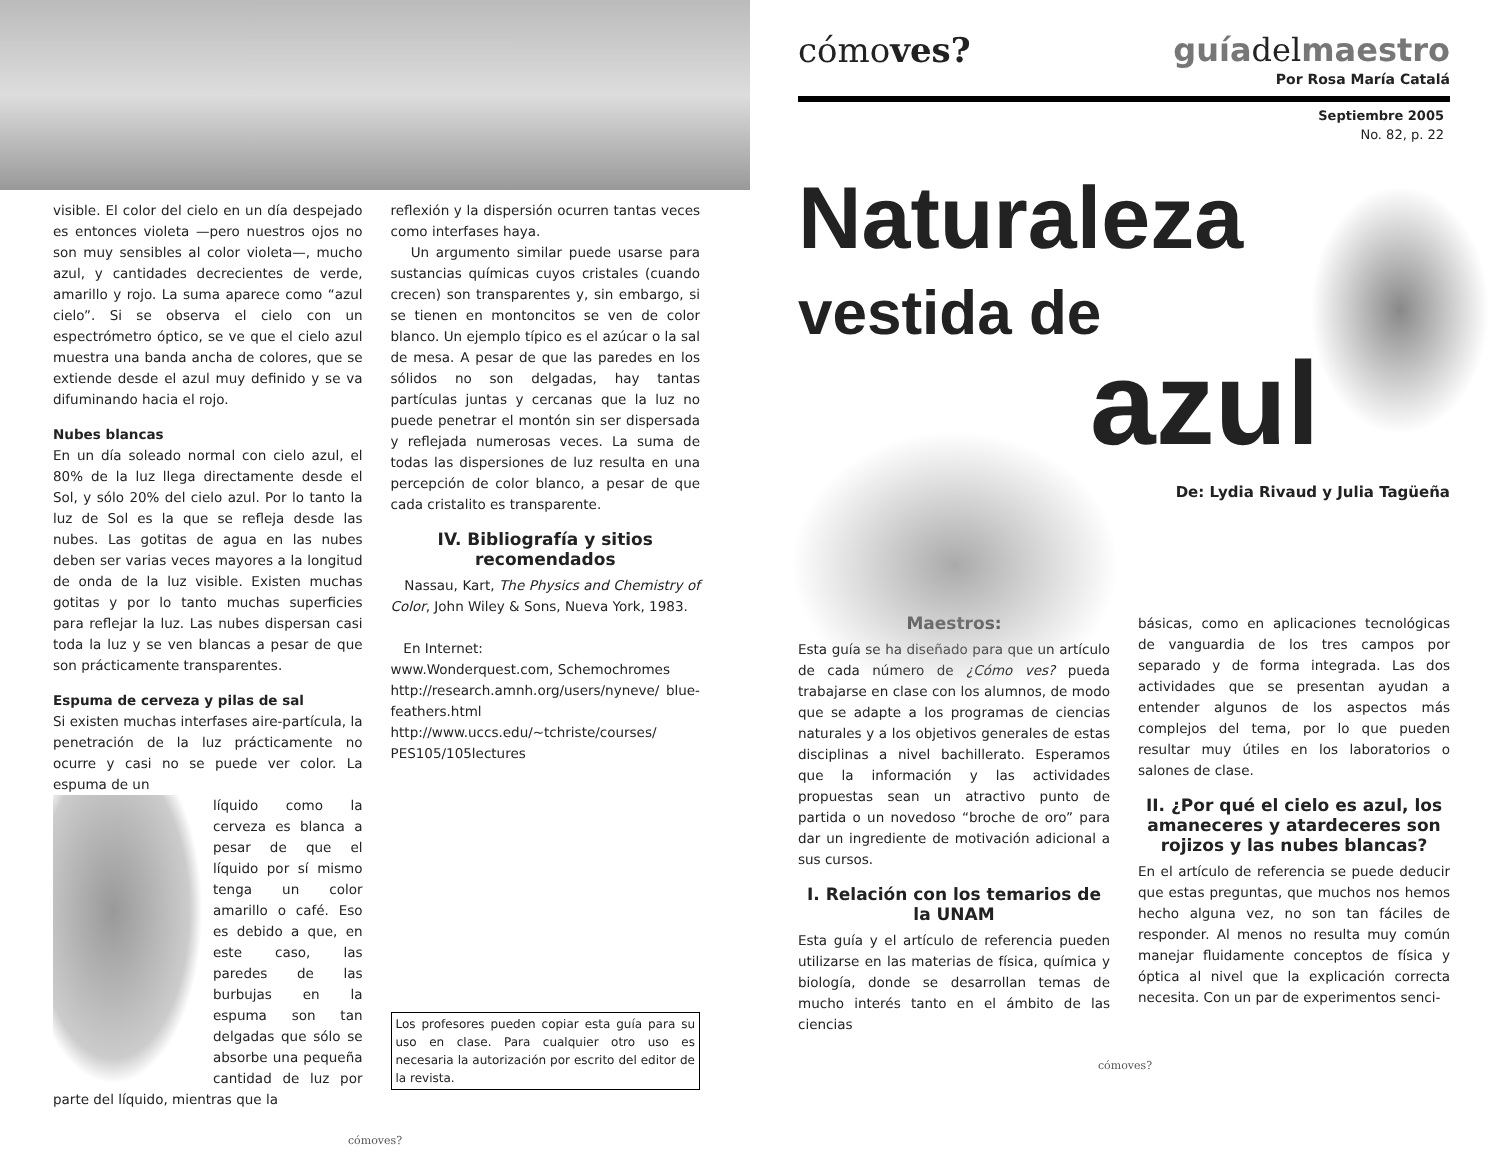visible. El color del cielo en un día despejado es entonces violeta —pero nuestros ojos no son muy sensibles al color violeta—, mucho azul, y cantidades decrecientes de verde, amarillo y rojo. La suma aparece como “azul cielo”. Si se observa el cielo con un espectrómetro óptico, se ve que el cielo azul muestra una banda ancha de colores, que se extiende desde el azul muy definido y se va difuminando hacia el rojo.
Nubes blancas
En un día soleado normal con cielo azul, el 80% de la luz llega directamente desde el Sol, y sólo 20% del cielo azul. Por lo tanto la luz de Sol es la que se refleja desde las nubes. Las gotitas de agua en las nubes deben ser varias veces mayores a la longitud de onda de la luz visible. Existen muchas gotitas y por lo tanto muchas superficies para reflejar la luz. Las nubes dispersan casi toda la luz y se ven blancas a pesar de que son prácticamente transparentes.
Espuma de cerveza y pilas de sal
Si existen muchas interfases aire-partícula, la penetración de la luz prácticamente no ocurre y casi no se puede ver color. La espuma de un
líquido como la cerveza es blanca a pesar de que el líquido por sí mismo tenga un color amarillo o café. Eso es debido a que, en este caso, las paredes de las burbujas en la espuma son tan delgadas que sólo se absorbe una pequeña cantidad de luz por parte del líquido, mientras que la
reflexión y la dispersión ocurren tantas veces como interfases haya.
Un argumento similar puede usarse para sustancias químicas cuyos cristales (cuando crecen) son transparentes y, sin embargo, si se tienen en montoncitos se ven de color blanco. Un ejemplo típico es el azúcar o la sal de mesa. A pesar de que las paredes en los sólidos no son delgadas, hay tantas partículas juntas y cercanas que la luz no puede penetrar el montón sin ser dispersada y reflejada numerosas veces. La suma de todas las dispersiones de luz resulta en una percepción de color blanco, a pesar de que cada cristalito es transparente.
IV. Bibliografía y sitios recomendados
Nassau, Kart, The Physics and Chemistry of Color, John Wiley & Sons, Nueva York, 1983.
En Internet:
www.Wonderquest.com, Schemochromes
http://research.amnh.org/users/nyneve/ blue-feathers.html
http://www.uccs.edu/~tchriste/courses/ PES105/105lectures
Los profesores pueden copiar esta guía para su uso en clase. Para cualquier otro uso es necesaria la autorización por escrito del editor de la revista.
cómoves?
cómoves? guíadelmaestro
Por Rosa María Catalá
Septiembre 2005
No. 82, p. 22
Naturaleza
vestida de
azul
De: Lydia Rivaud y Julia Tagüeña
Maestros:
Esta guía se ha diseñado para que un artículo de cada número de ¿Cómo ves? pueda trabajarse en clase con los alumnos, de modo que se adapte a los programas de ciencias naturales y a los objetivos generales de estas disciplinas a nivel bachillerato. Esperamos que la información y las actividades propuestas sean un atractivo punto de partida o un novedoso “broche de oro” para dar un ingrediente de motivación adicional a sus cursos.
I. Relación con los temarios de la UNAM
Esta guía y el artículo de referencia pueden utilizarse en las materias de física, química y biología, donde se desarrollan temas de mucho interés tanto en el ámbito de las ciencias
básicas, como en aplicaciones tecnológicas de vanguardia de los tres campos por separado y de forma integrada. Las dos actividades que se presentan ayudan a entender algunos de los aspectos más complejos del tema, por lo que pueden resultar muy útiles en los laboratorios o salones de clase.
II. ¿Por qué el cielo es azul, los amaneceres y atardeceres son rojizos y las nubes blancas?
En el artículo de referencia se puede deducir que estas preguntas, que muchos nos hemos hecho alguna vez, no son tan fáciles de responder. Al menos no resulta muy común manejar fluidamente conceptos de física y óptica al nivel que la explicación correcta necesita. Con un par de experimentos senci-
cómoves?